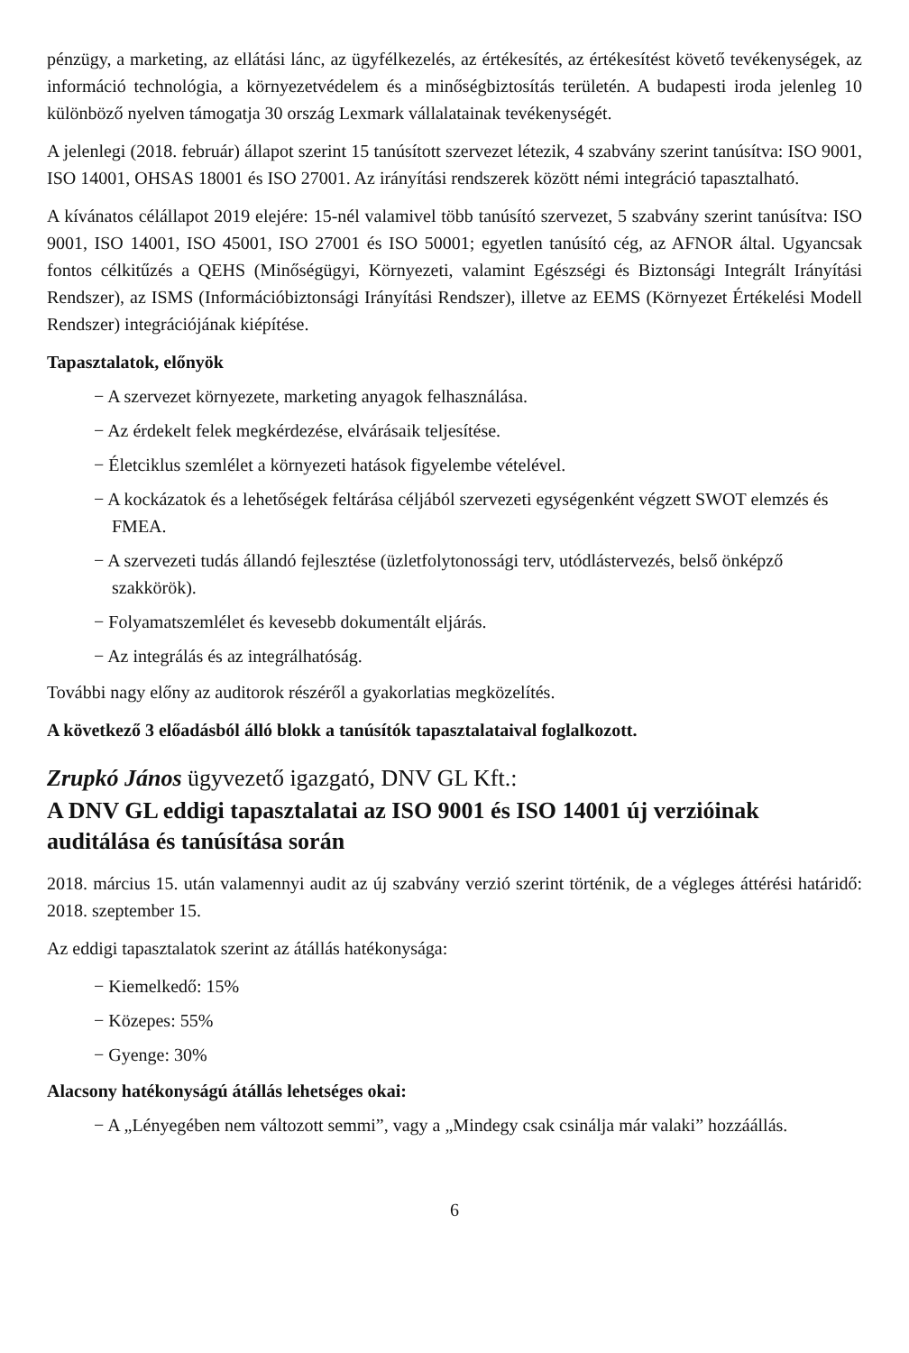pénzügy, a marketing, az ellátási lánc, az ügyfélkezelés, az értékesítés, az értékesítést követő tevékenységek, az információ technológia, a környezetvédelem és a minőségbiztosítás területén. A budapesti iroda jelenleg 10 különböző nyelven támogatja 30 ország Lexmark vállalatainak tevékenységét.
A jelenlegi (2018. február) állapot szerint 15 tanúsított szervezet létezik, 4 szabvány szerint tanúsítva: ISO 9001, ISO 14001, OHSAS 18001 és ISO 27001. Az irányítási rendszerek között némi integráció tapasztalható.
A kívánatos célállapot 2019 elejére: 15-nél valamivel több tanúsító szervezet, 5 szabvány szerint tanúsítva: ISO 9001, ISO 14001, ISO 45001, ISO 27001 és ISO 50001; egyetlen tanúsító cég, az AFNOR által. Ugyancsak fontos célkitűzés a QEHS (Minőségügyi, Környezeti, valamint Egészségi és Biztonsági Integrált Irányítási Rendszer), az ISMS (Információbiztonsági Irányítási Rendszer), illetve az EEMS (Környezet Értékelési Modell Rendszer) integrációjának kiépítése.
Tapasztalatok, előnyök
− A szervezet környezete, marketing anyagok felhasználása.
− Az érdekelt felek megkérdezése, elvárásaik teljesítése.
− Életciklus szemlélet a környezeti hatások figyelembe vételével.
− A kockázatok és a lehetőségek feltárása céljából szervezeti egységenként végzett SWOT elemzés és FMEA.
− A szervezeti tudás állandó fejlesztése (üzletfolytonossági terv, utódlástervezés, belső önképző szakkörök).
− Folyamatszemlélet és kevesebb dokumentált eljárás.
− Az integrálás és az integrálhatóság.
További nagy előny az auditorok részéről a gyakorlatias megközelítés.
A következő 3 előadásból álló blokk a tanúsítók tapasztalataival foglalkozott.
Zrupkó János ügyvezető igazgató, DNV GL Kft.:
A DNV GL eddigi tapasztalatai az ISO 9001 és ISO 14001 új verzióinak auditálása és tanúsítása során
2018. március 15. után valamennyi audit az új szabvány verzió szerint történik, de a végleges áttérési határidő: 2018. szeptember 15.
Az eddigi tapasztalatok szerint az átállás hatékonysága:
− Kiemelkedő: 15%
− Közepes: 55%
− Gyenge: 30%
Alacsony hatékonyságú átállás lehetséges okai:
− A „Lényegében nem változott semmi”, vagy a „Mindegy csak csinálja már valaki” hozzáállás.
6